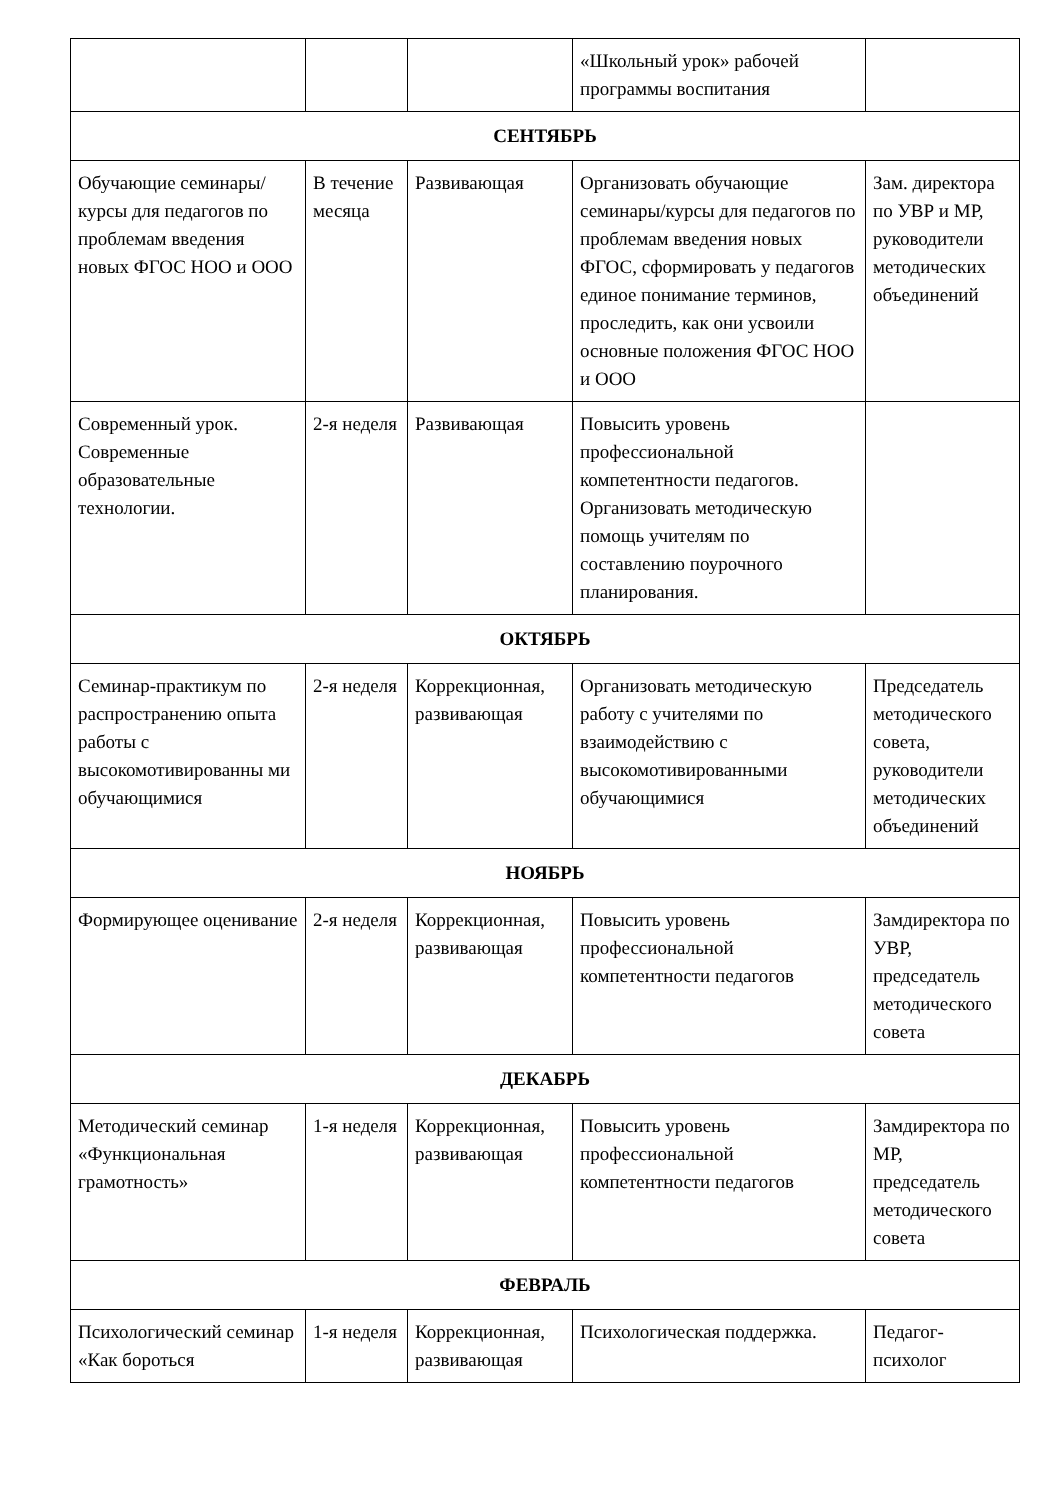| | | | «Школьный урок» рабочей программы воспитания | |
| СЕНТЯБРЬ | | | | |
| Обучающие семинары/курсы для педагогов по проблемам введения новых ФГОС НОО и ООО | В течение месяца | Развивающая | Организовать обучающие семинары/курсы для педагогов по проблемам введения новых ФГОС, сформировать у педагогов единое понимание терминов, проследить, как они усвоили основные положения ФГОС НОО и ООО | Зам. директора по УВР и МР, руководители методических объединений |
| Современный урок. Современные образовательные технологии. | 2-я неделя | Развивающая | Повысить уровень профессиональной компетентности педагогов. Организовать методическую помощь учителям по составлению поурочного планирования. | |
| ОКТЯБРЬ | | | | |
| Семинар-практикум по распространению опыта работы с высокомотивированны ми обучающимися | 2-я неделя | Коррекционная, развивающая | Организовать методическую работу с учителями по взаимодействию с высокомотивированными обучающимися | Председатель методического совета, руководители методических объединений |
| НОЯБРЬ | | | | |
| Формирующее оценивание | 2-я неделя | Коррекционная, развивающая | Повысить уровень профессиональной компетентности педагогов | Замдиректора по УВР, председатель методического совета |
| ДЕКАБРЬ | | | | |
| Методический семинар «Функциональная грамотность» | 1-я неделя | Коррекционная, развивающая | Повысить уровень профессиональной компетентности педагогов | Замдиректора по МР, председатель методического совета |
| ФЕВРАЛЬ | | | | |
| Психологический семинар «Как бороться | 1-я неделя | Коррекционная, развивающая | Психологическая поддержка. | Педагог-психолог |